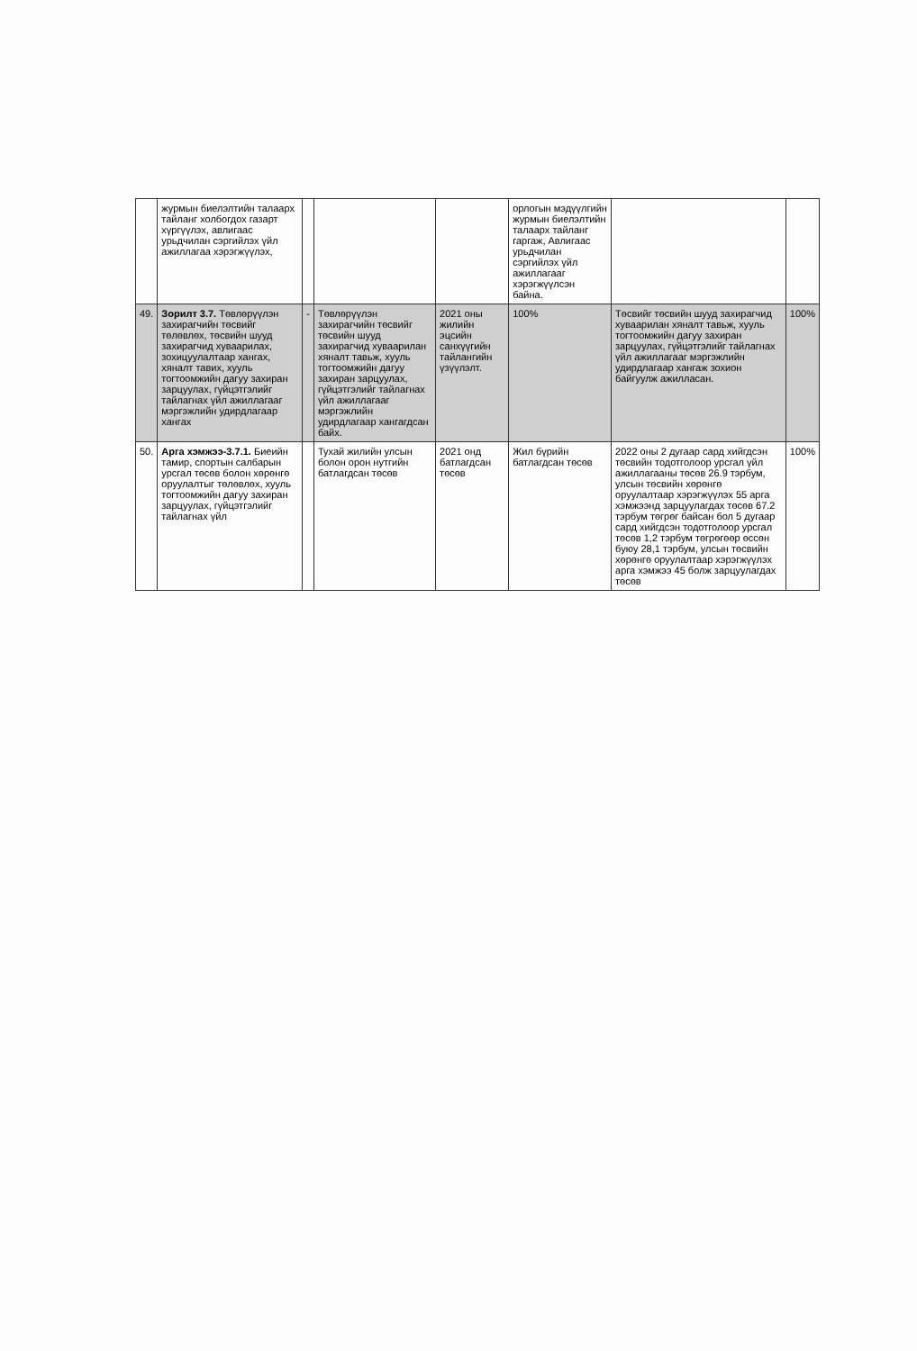| | журмын биелэлтийн талаарх тайланг холбогдох газарт хүргүүлэх, авлигаас урьдчилан сэргийлэх үйл ажиллагаа хэрэгжүүлэх, | | | | орлогын мэдүүлгийн журмын биелэлтийн талаарх тайланг гаргаж, Авлигаас урьдчилан сэргийлэх үйл ажиллагааг хэрэгжүүлсэн байна. | | |
| 49. | Зорилт 3.7. Төвлөрүүлэн захирагчийн төсвийг төлөвлөх, төсвийн шууд захирагчид хуваарилах, зохицуулалтаар хангах, хяналт тавих, хууль тогтоомжийн дагуу захиран зарцуулах, гүйцэтгэлийг тайлагнах үйл ажиллагааг мэргэжлийн удирдлагаар хангах | - | Төвлөрүүлэн захирагчийн төсвийг төсвийн шууд захирагчид хуваарилан хяналт тавьж, хууль тогтоомжийн дагуу захиран зарцуулах, гүйцэтгэлийг тайлагнах үйл ажиллагааг мэргэжлийн удирдлагаар хангагдсан байх. | 2021 оны жилийн эцсийн санхүүгийн тайлангийн үзүүлэлт. | 100% | Төсвийг төсвийн шууд захирагчид хуваарилан хяналт тавьж, хууль тогтоомжийн дагуу захиран зарцуулах, гүйцэтгэлийг тайлагнах үйл ажиллагааг мэргэжлийн удирдлагаар хангаж зохион байгуулж ажилласан. | 100% |
| 50. | Арга хэмжээ-3.7.1. Биеийн тамир, спортын салбарын урсгал төсөв болон хөрөнгө оруулалтыг төлөвлөх, хууль тогтоомжийн дагуу захиран зарцуулах, гүйцэтгэлийг тайлагнах үйл | | Тухай жилийн улсын болон орон нутгийн батлагдсан төсөв | 2021 онд батлагдсан төсөв | Жил бүрийн батлагдсан төсөв | 2022 оны 2 дугаар сард хийгдсэн төсвийн тодотголоор урсгал үйл ажиллагааны төсөв 26.9 тэрбум, улсын төсвийн хөрөнгө оруулалтаар хэрэгжүүлэх 55 арга хэмжээнд зарцуулагдах төсөв 67.2 тэрбум төгрөг байсан бол 5 дугаар сард хийгдсэн тодотголоор урсгал төсөв 1,2 тэрбум төгрөгөөр өссөн буюу 28,1 тэрбум, улсын төсвийн хөрөнгө оруулалтаар хэрэгжүүлэх арга хэмжээ 45 болж зарцуулагдах төсөв | 100% |